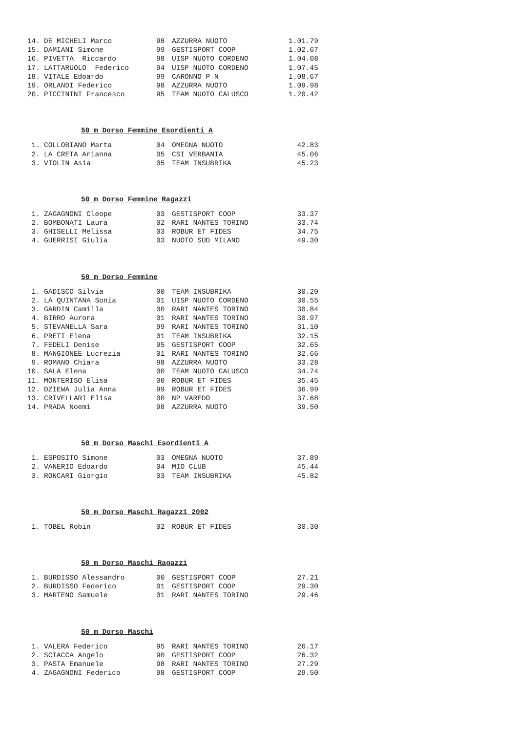| 14. | DE MICHELI Marco | 98 | AZZURRA NUOTO | 1.01.79 |
| 15. | DAMIANI Simone | 99 | GESTISPORT COOP | 1.02.67 |
| 16. | PIVETTA Riccardo | 98 | UISP NUOTO CORDENO | 1.04.08 |
| 17. | LATTARUOLO Federico | 94 | UISP NUOTO CORDENO | 1.07.45 |
| 18. | VITALE Edoardo | 99 | CARONNO P N | 1.08.67 |
| 19. | ORLANDI Federico | 98 | AZZURRA NUOTO | 1.09.98 |
| 20. | PICCININI Francesco | 95 | TEAM NUOTO CALUSCO | 1.20.42 |
50 m Dorso Femmine Esordienti A
| 1. | COLLOBIANO Marta | 04 | OMEGNA NUOTO | 42.83 |
| 2. | LA CRETA Arianna | 05 | CSI VERBANIA | 45.06 |
| 3. | VIOLIN Asia | 05 | TEAM INSUBRIKA | 45.23 |
50 m Dorso Femmine Ragazzi
| 1. | ZAGAGNONI Cleope | 03 | GESTISPORT COOP | 33.37 |
| 2. | BOMBONATI Laura | 02 | RARI NANTES TORINO | 33.74 |
| 3. | GHISELLI Melissa | 03 | ROBUR ET FIDES | 34.75 |
| 4. | GUERRISI Giulia | 03 | NUOTO SUD MILANO | 49.30 |
50 m Dorso Femmine
| 1. | GADISCO Silvia | 00 | TEAM INSUBRIKA | 30.20 |
| 2. | LA QUINTANA Sonia | 01 | UISP NUOTO CORDENO | 30.55 |
| 3. | GARDIN Camilla | 00 | RARI NANTES TORINO | 30.84 |
| 4. | BIRRO Aurora | 01 | RARI NANTES TORINO | 30.97 |
| 5. | STEVANELLA Sara | 99 | RARI NANTES TORINO | 31.10 |
| 6. | PRETI Elena | 01 | TEAM INSUBRIKA | 32.15 |
| 7. | FEDELI Denise | 95 | GESTISPORT COOP | 32.65 |
| 8. | MANGIONEE Lucrezia | 01 | RARI NANTES TORINO | 32.66 |
| 9. | ROMANO Chiara | 98 | AZZURRA NUOTO | 33.28 |
| 10. | SALA Elena | 00 | TEAM NUOTO CALUSCO | 34.74 |
| 11. | MONTERISO Elisa | 00 | ROBUR ET FIDES | 35.45 |
| 12. | DZIEWA Julia Anna | 99 | ROBUR ET FIDES | 36.99 |
| 13. | CRIVELLARI Elisa | 00 | NP VAREDO | 37.68 |
| 14. | PRADA Noemi | 98 | AZZURRA NUOTO | 39.50 |
50 m Dorso Maschi Esordienti A
| 1. | ESPOSITO Simone | 03 | OMEGNA NUOTO | 37.89 |
| 2. | VANERIO Edoardo | 04 | MIO CLUB | 45.44 |
| 3. | RONCARI Giorgio | 03 | TEAM INSUBRIKA | 45.82 |
50 m Dorso Maschi Ragazzi 2002
| 1. | TOBEL Robin | 02 | ROBUR ET FIDES | 30.30 |
50 m Dorso Maschi Ragazzi
| 1. | BURDISSO Alessandro | 00 | GESTISPORT COOP | 27.21 |
| 2. | BURDISSO Federico | 01 | GESTISPORT COOP | 29.30 |
| 3. | MARTENO Samuele | 01 | RARI NANTES TORINO | 29.46 |
50 m Dorso Maschi
| 1. | VALERA Federico | 95 | RARI NANTES TORINO | 26.17 |
| 2. | SCIACCA Angelo | 90 | GESTISPORT COOP | 26.32 |
| 3. | PASTA Emanuele | 98 | RARI NANTES TORINO | 27.29 |
| 4. | ZAGAGNONI Federico | 98 | GESTISPORT COOP | 29.50 |